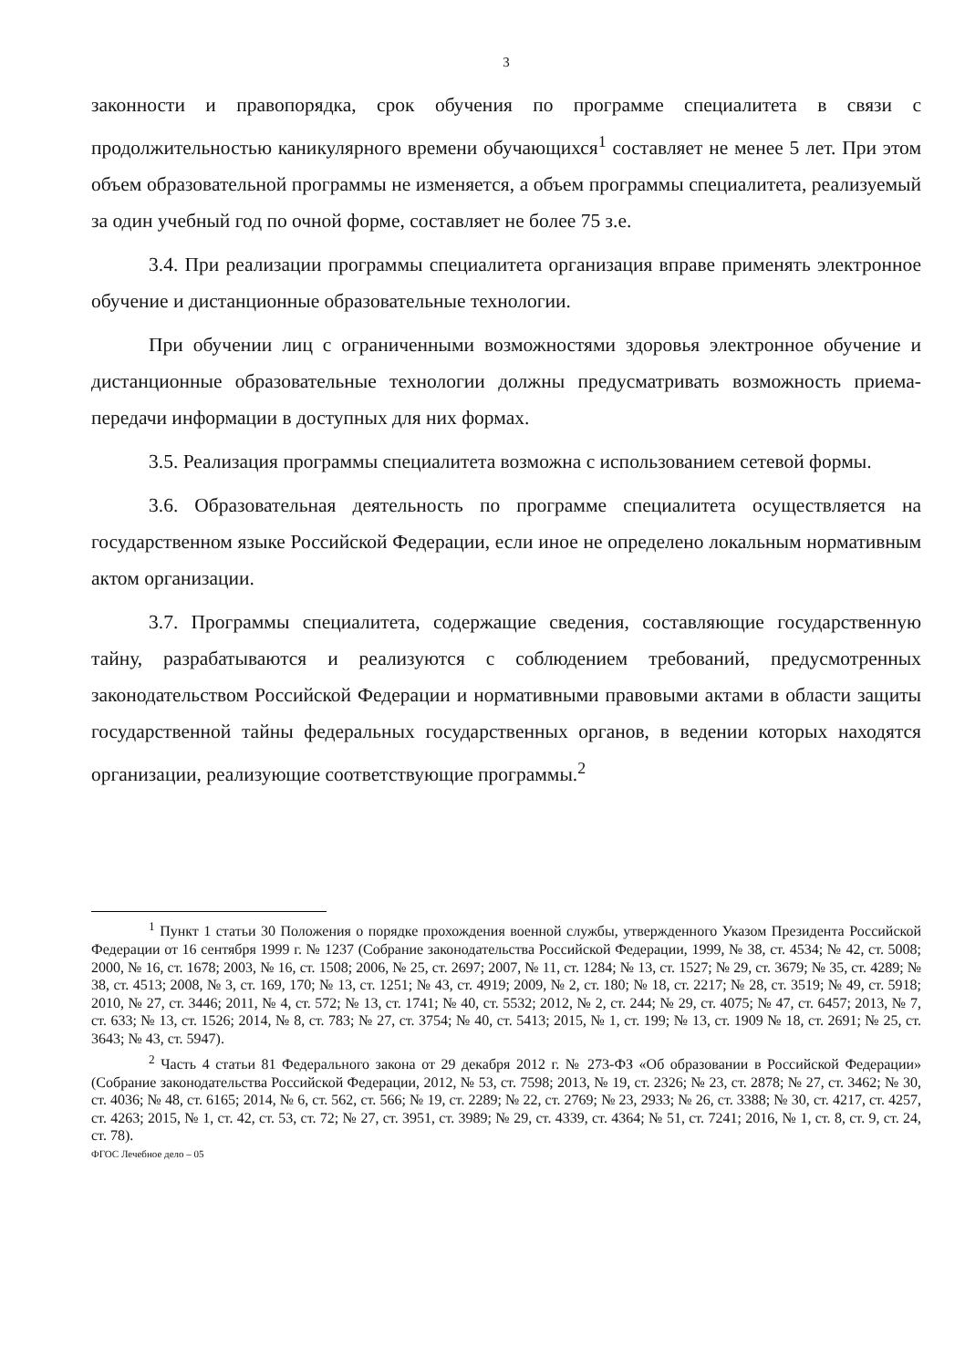3
законности и правопорядка, срок обучения по программе специалитета в связи с продолжительностью каникулярного времени обучающихся<sup>1</sup> составляет не менее 5 лет. При этом объем образовательной программы не изменяется, а объем программы специалитета, реализуемый за один учебный год по очной форме, составляет не более 75 з.е.
3.4. При реализации программы специалитета организация вправе применять электронное обучение и дистанционные образовательные технологии.
При обучении лиц с ограниченными возможностями здоровья электронное обучение и дистанционные образовательные технологии должны предусматривать возможность приема-передачи информации в доступных для них формах.
3.5. Реализация программы специалитета возможна с использованием сетевой формы.
3.6. Образовательная деятельность по программе специалитета осуществляется на государственном языке Российской Федерации, если иное не определено локальным нормативным актом организации.
3.7. Программы специалитета, содержащие сведения, составляющие государственную тайну, разрабатываются и реализуются с соблюдением требований, предусмотренных законодательством Российской Федерации и нормативными правовыми актами в области защиты государственной тайны федеральных государственных органов, в ведении которых находятся организации, реализующие соответствующие программы.<sup>2</sup>
<sup>1</sup> Пункт 1 статьи 30 Положения о порядке прохождения военной службы, утвержденного Указом Президента Российской Федерации от 16 сентября 1999 г. № 1237 (Собрание законодательства Российской Федерации, 1999, № 38, ст. 4534; № 42, ст. 5008; 2000, № 16, ст. 1678; 2003, № 16, ст. 1508; 2006, № 25, ст. 2697; 2007, № 11, ст. 1284; № 13, ст. 1527; № 29, ст. 3679; № 35, ст. 4289; № 38, ст. 4513; 2008, № 3, ст. 169, 170; № 13, ст. 1251; № 43, ст. 4919; 2009, № 2, ст. 180; № 18, ст. 2217; № 28, ст. 3519; № 49, ст. 5918; 2010, № 27, ст. 3446; 2011, № 4, ст. 572; № 13, ст. 1741; № 40, ст. 5532; 2012, № 2, ст. 244; № 29, ст. 4075; № 47, ст. 6457; 2013, № 7, ст. 633; № 13, ст. 1526; 2014, № 8, ст. 783; № 27, ст. 3754; № 40, ст. 5413; 2015, № 1, ст. 199; № 13, ст. 1909 № 18, ст. 2691; № 25, ст. 3643; № 43, ст. 5947).
<sup>2</sup> Часть 4 статьи 81 Федерального закона от 29 декабря 2012 г. № 273-ФЗ «Об образовании в Российской Федерации» (Собрание законодательства Российской Федерации, 2012, № 53, ст. 7598; 2013, № 19, ст. 2326; № 23, ст. 2878; № 27, ст. 3462; № 30, ст. 4036; № 48, ст. 6165; 2014, № 6, ст. 562, ст. 566; № 19, ст. 2289; № 22, ст. 2769; № 23, 2933; № 26, ст. 3388; № 30, ст. 4217, ст. 4257, ст. 4263; 2015, № 1, ст. 42, ст. 53, ст. 72; № 27, ст. 3951, ст. 3989; № 29, ст. 4339, ст. 4364; № 51, ст. 7241; 2016, № 1, ст. 8, ст. 9, ст. 24, ст. 78).
ФГОС Лечебное дело – 05